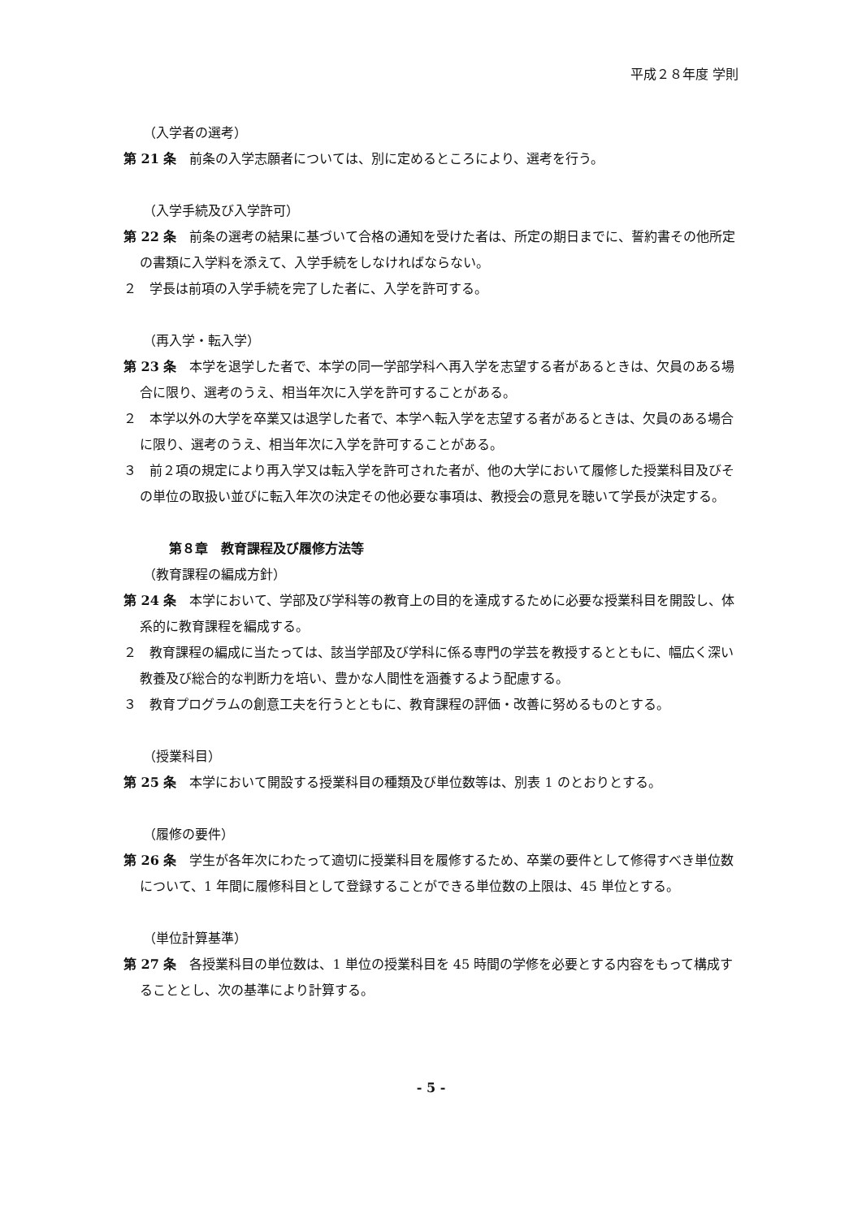平成２８年度 学則
（入学者の選考）
第 21 条　前条の入学志願者については、別に定めるところにより、選考を行う。
（入学手続及び入学許可）
第 22 条　前条の選考の結果に基づいて合格の通知を受けた者は、所定の期日までに、誓約書その他所定の書類に入学料を添えて、入学手続をしなければならない。
２　学長は前項の入学手続を完了した者に、入学を許可する。
（再入学・転入学）
第 23 条　本学を退学した者で、本学の同一学部学科へ再入学を志望する者があるときは、欠員のある場合に限り、選考のうえ、相当年次に入学を許可することがある。
２　本学以外の大学を卒業又は退学した者で、本学へ転入学を志望する者があるときは、欠員のある場合に限り、選考のうえ、相当年次に入学を許可することがある。
３　前２項の規定により再入学又は転入学を許可された者が、他の大学において履修した授業科目及びその単位の取扱い並びに転入年次の決定その他必要な事項は、教授会の意見を聴いて学長が決定する。
第８章　教育課程及び履修方法等
（教育課程の編成方針）
第 24 条　本学において、学部及び学科等の教育上の目的を達成するために必要な授業科目を開設し、体系的に教育課程を編成する。
２　教育課程の編成に当たっては、該当学部及び学科に係る専門の学芸を教授するとともに、幅広く深い教養及び総合的な判断力を培い、豊かな人間性を涵養するよう配慮する。
３　教育プログラムの創意工夫を行うとともに、教育課程の評価・改善に努めるものとする。
（授業科目）
第 25 条　本学において開設する授業科目の種類及び単位数等は、別表 1 のとおりとする。
（履修の要件）
第 26 条　学生が各年次にわたって適切に授業科目を履修するため、卒業の要件として修得すべき単位数について、1 年間に履修科目として登録することができる単位数の上限は、45 単位とする。
（単位計算基準）
第 27 条　各授業科目の単位数は、1 単位の授業科目を 45 時間の学修を必要とする内容をもって構成することとし、次の基準により計算する。
- 5 -